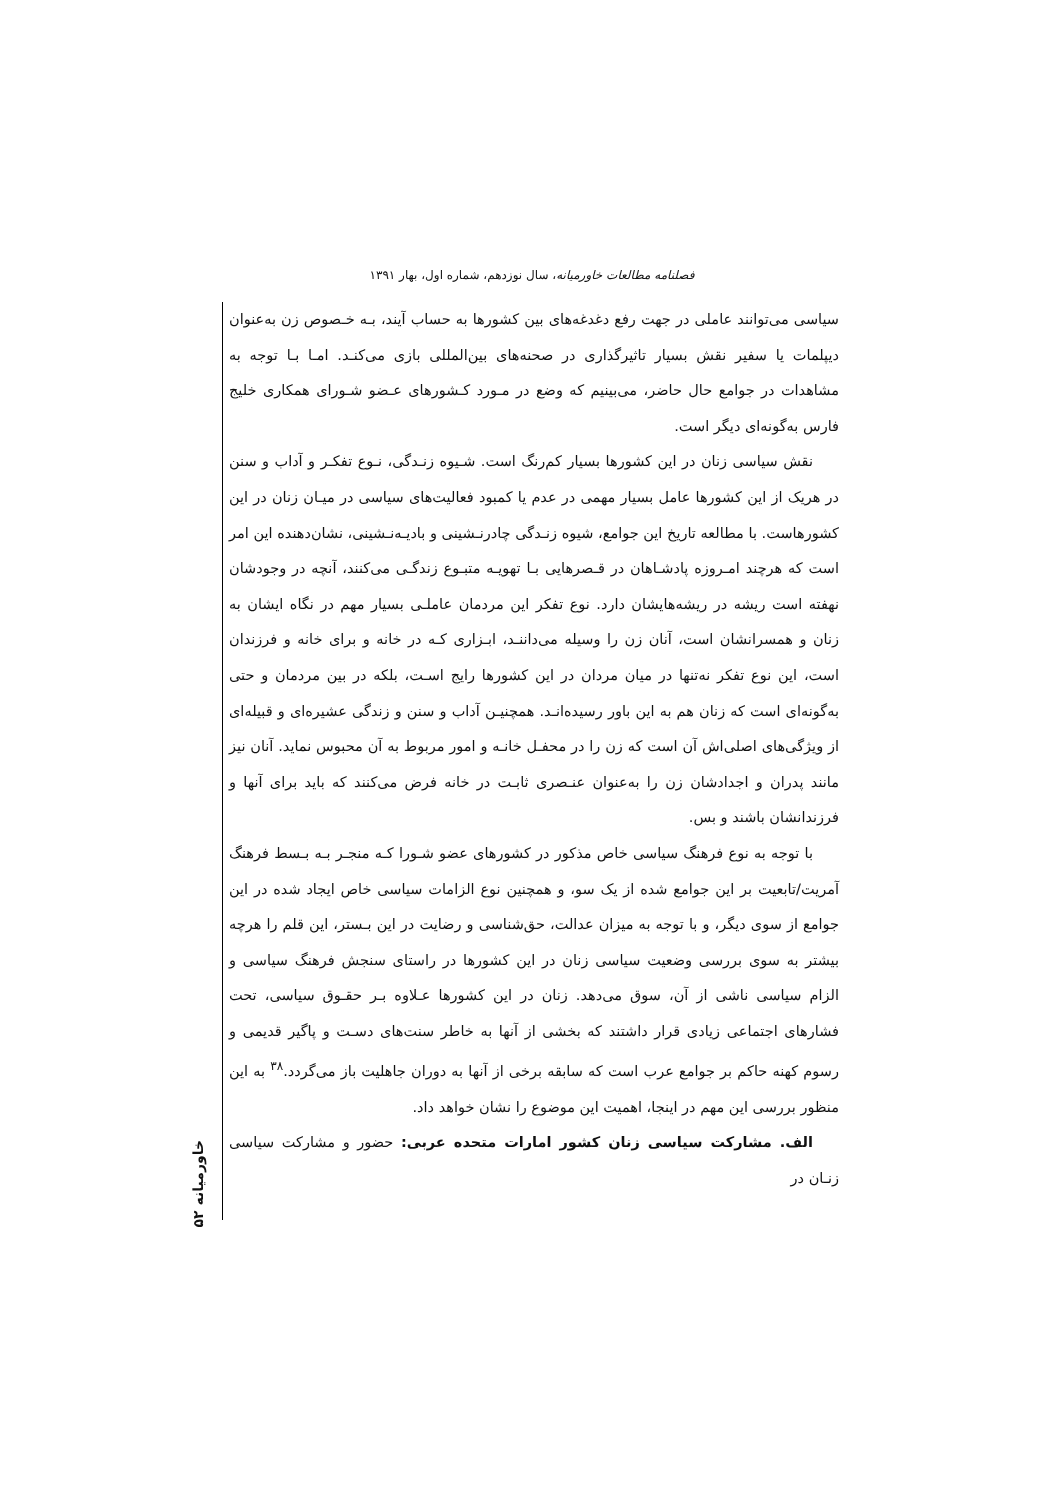فصلنامه مطالعات خاورمیانه، سال نوزدهم، شماره اول، بهار ۱۳۹۱
سیاسی می‌توانند عاملی در جهت رفع دغدغه‌های بین کشورها به حساب آیند، بـه خـصوص زن به‌عنوان دیپلمات یا سفیر نقش بسیار تاثیرگذاری در صحنه‌های بین‌المللی بازی می‌کنـد. امـا بـا توجه به مشاهدات در جوامع حال حاضر، می‌بینیم که وضع در مـورد کـشورهای عـضو شـورای همکاری خلیج فارس به‌گونه‌ای دیگر است.
نقش سیاسی زنان در این کشورها بسیار کم‌رنگ است. شـیوه زنـدگی، نـوع تفکـر و آداب و سنن در هریک از این کشورها عامل بسیار مهمی در عدم یا کمبود فعالیت‌های سیاسی در میـان زنان در این کشورهاست. با مطالعه تاریخ این جوامع، شیوه زنـدگی چادرنـشینی و بادیـه‌نـشینی، نشان‌دهنده این امر است که هرچند امـروزه پادشـاهان در قـصرهایی بـا تهویـه متبـوع زندگـی می‌کنند، آنچه در وجودشان نهفته است ریشه در ریشه‌هایشان دارد. نوع تفکر این مردمان عاملـی بسیار مهم در نگاه ایشان به زنان و همسرانشان است، آنان زن را وسیله می‌داننـد، ابـزاری کـه در خانه و برای خانه و فرزندان است، این نوع تفکر نه‌تنها در میان مردان در این کشورها رایج اسـت، بلکه در بین مردمان و حتی به‌گونه‌ای است که زنان هم به این باور رسیده‌انـد. همچنیـن آداب و سنن و زندگی عشیره‌ای و قبیله‌ای از ویژگی‌های اصلی‌اش آن است که زن را در محفـل خانـه و امور مربوط به آن محبوس نماید. آنان نیز مانند پدران و اجدادشان زن را به‌عنوان عنـصری ثابـت در خانه فرض می‌کنند که باید برای آنها و فرزندانشان باشند و بس.
با توجه به نوع فرهنگ سیاسی خاص مذکور در کشورهای عضو شـورا کـه منجـر بـه بـسط فرهنگ آمریت/تابعیت بر این جوامع شده از یک سو، و همچنین نوع الزامات سیاسی خاص ایجاد شده در این جوامع از سوی دیگر، و با توجه به میزان عدالت، حق‌شناسی و رضایت در این بـستر، این قلم را هرچه بیشتر به سوی بررسی وضعیت سیاسی زنان در این کشورها در راستای سنجش فرهنگ سیاسی و الزام سیاسی ناشی از آن، سوق می‌دهد. زنان در این کشورها عـلاوه بـر حقـوق سیاسی، تحت فشارهای اجتماعی زیادی قرار داشتند که بخشی از آنها به خاطر سنت‌های دسـت و پاگیر قدیمی و رسوم کهنه حاکم بر جوامع عرب است که سابقه برخی از آنها به دوران جاهلیت باز می‌گردد.<sup>۳۸</sup> به این منظور بررسی این مهم در اینجا، اهمیت این موضوع را نشان خواهد داد.
الف. مشارکت سیاسی زنان کشور امارات متحده عربی: حضور و مشارکت سیاسی زنـان در
خاورمیانه ۵۲